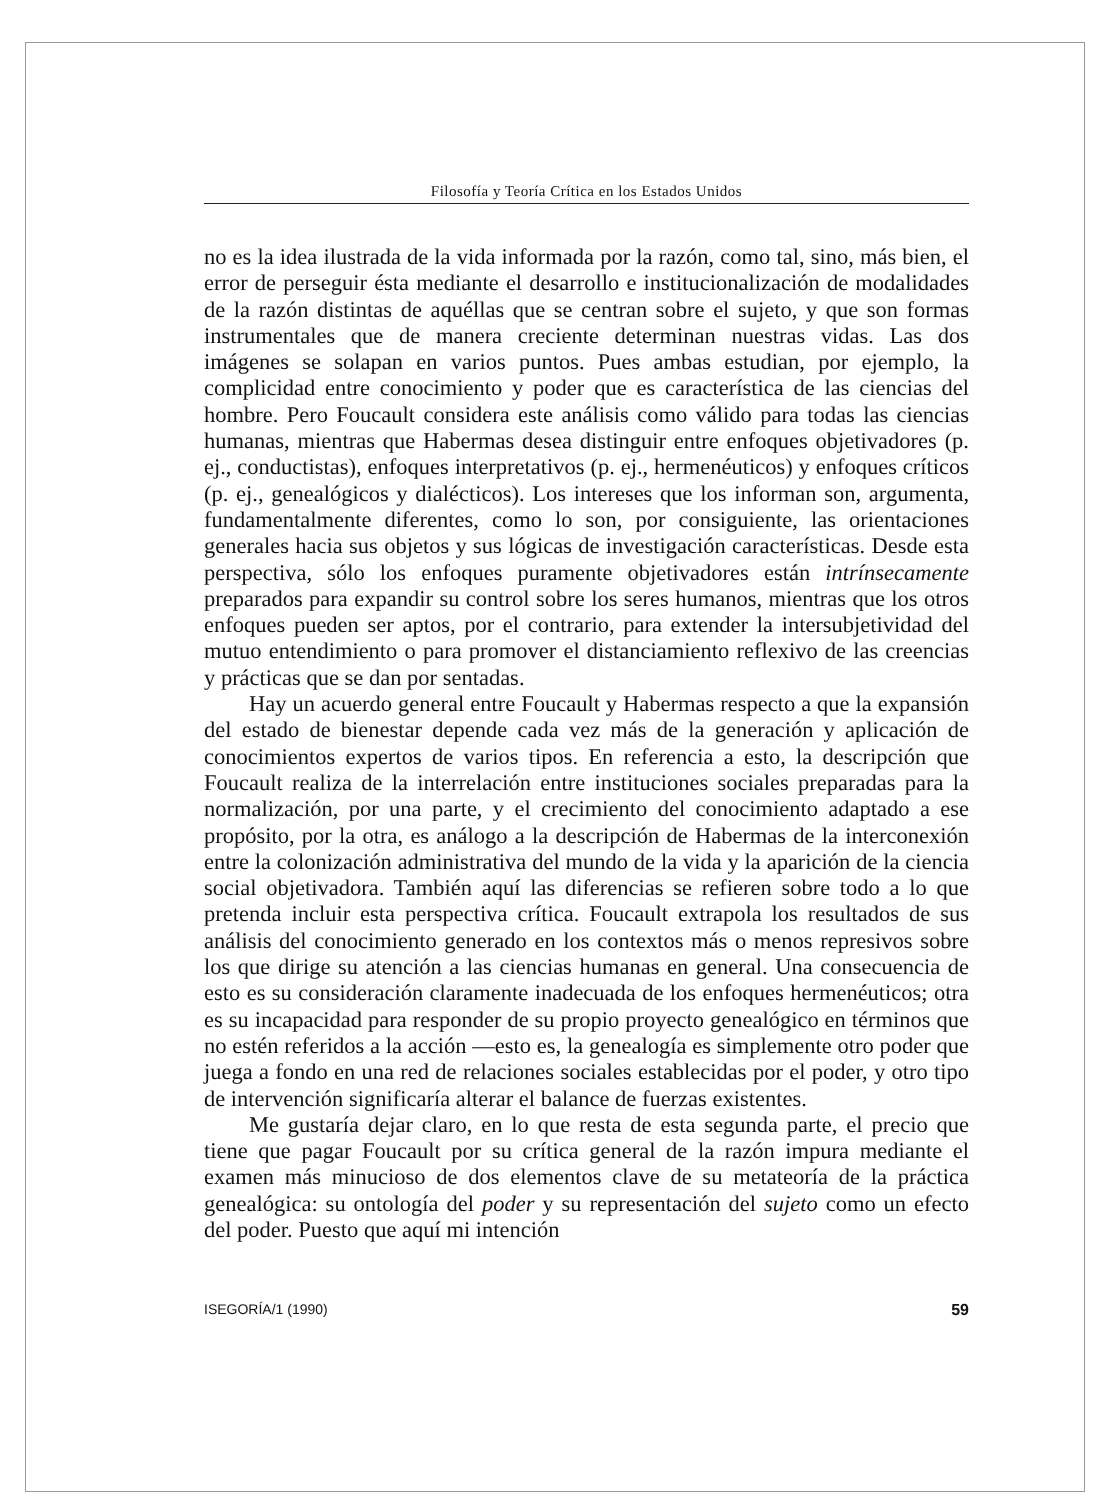Filosofía y Teoría Crítica en los Estados Unidos
no es la idea ilustrada de la vida informada por la razón, como tal, sino, más bien, el error de perseguir ésta mediante el desarrollo e institucionalización de modalidades de la razón distintas de aquéllas que se centran sobre el sujeto, y que son formas instrumentales que de manera creciente determinan nuestras vidas. Las dos imágenes se solapan en varios puntos. Pues ambas estudian, por ejemplo, la complicidad entre conocimiento y poder que es característica de las ciencias del hombre. Pero Foucault considera este análisis como válido para todas las ciencias humanas, mientras que Habermas desea distinguir entre enfoques objetivadores (p. ej., conductistas), enfoques interpretativos (p. ej., hermenéuticos) y enfoques críticos (p. ej., genealógicos y dialécticos). Los intereses que los informan son, argumenta, fundamentalmente diferentes, como lo son, por consiguiente, las orientaciones generales hacia sus objetos y sus lógicas de investigación características. Desde esta perspectiva, sólo los enfoques puramente objetivadores están intrínsecamente preparados para expandir su control sobre los seres humanos, mientras que los otros enfoques pueden ser aptos, por el contrario, para extender la intersubjetividad del mutuo entendimiento o para promover el distanciamiento reflexivo de las creencias y prácticas que se dan por sentadas.
Hay un acuerdo general entre Foucault y Habermas respecto a que la expansión del estado de bienestar depende cada vez más de la generación y aplicación de conocimientos expertos de varios tipos. En referencia a esto, la descripción que Foucault realiza de la interrelación entre instituciones sociales preparadas para la normalización, por una parte, y el crecimiento del conocimiento adaptado a ese propósito, por la otra, es análogo a la descripción de Habermas de la interconexión entre la colonización administrativa del mundo de la vida y la aparición de la ciencia social objetivadora. También aquí las diferencias se refieren sobre todo a lo que pretenda incluir esta perspectiva crítica. Foucault extrapola los resultados de sus análisis del conocimiento generado en los contextos más o menos represivos sobre los que dirige su atención a las ciencias humanas en general. Una consecuencia de esto es su consideración claramente inadecuada de los enfoques hermenéuticos; otra es su incapacidad para responder de su propio proyecto genealógico en términos que no estén referidos a la acción —esto es, la genealogía es simplemente otro poder que juega a fondo en una red de relaciones sociales establecidas por el poder, y otro tipo de intervención significaría alterar el balance de fuerzas existentes.
Me gustaría dejar claro, en lo que resta de esta segunda parte, el precio que tiene que pagar Foucault por su crítica general de la razón impura mediante el examen más minucioso de dos elementos clave de su metateoría de la práctica genealógica: su ontología del poder y su representación del sujeto como un efecto del poder. Puesto que aquí mi intención
ISEGORÍA/1 (1990) 59